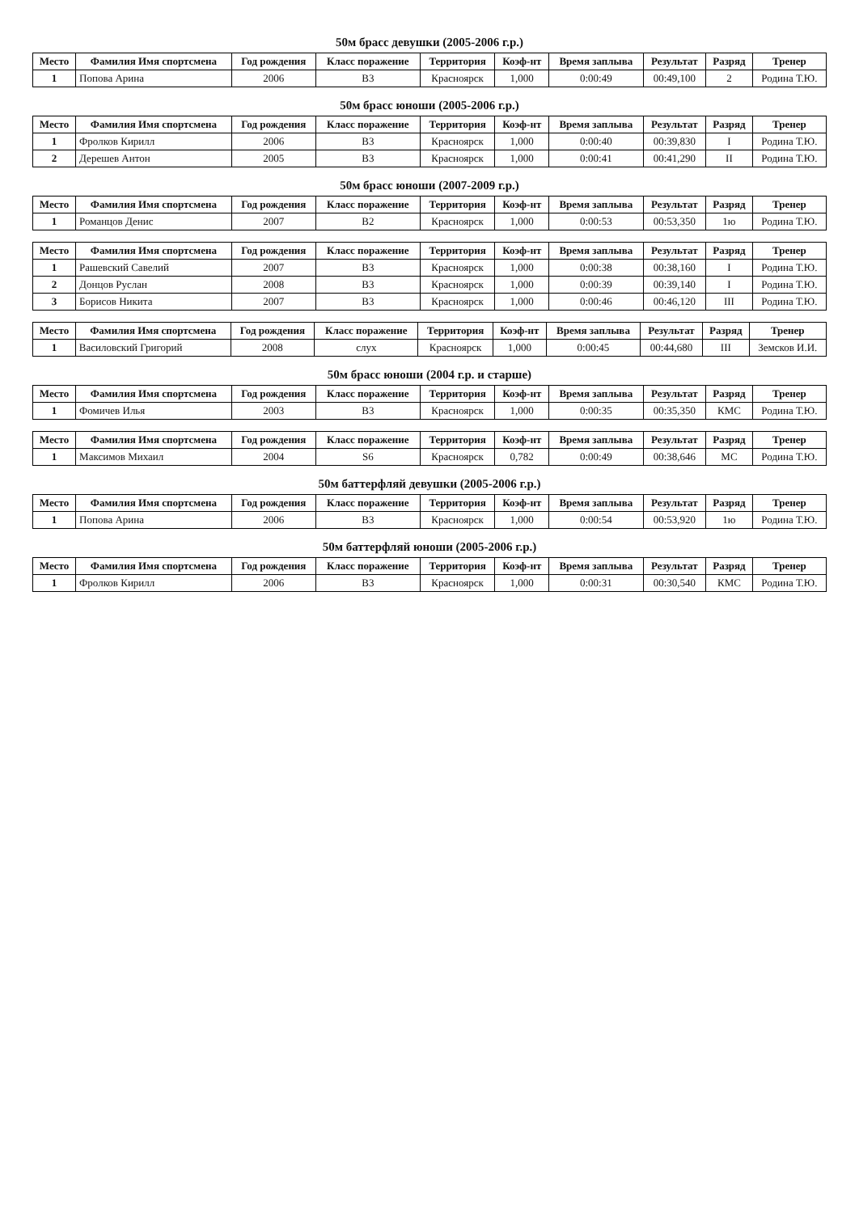50м брасс девушки (2005-2006 г.р.)
| Место | Фамилия Имя спортсмена | Год рождения | Класс поражение | Территория | Коэф-нт | Время заплыва | Результат | Разряд | Тренер |
| --- | --- | --- | --- | --- | --- | --- | --- | --- | --- |
| 1 | Попова Арина | 2006 | B3 | Красноярск | 1,000 | 0:00:49 | 00:49,100 | 2 | Родина Т.Ю. |
50м брасс юноши (2005-2006 г.р.)
| Место | Фамилия Имя спортсмена | Год рождения | Класс поражение | Территория | Коэф-нт | Время заплыва | Результат | Разряд | Тренер |
| --- | --- | --- | --- | --- | --- | --- | --- | --- | --- |
| 1 | Фролков Кирилл | 2006 | B3 | Красноярск | 1,000 | 0:00:40 | 00:39,830 | I | Родина Т.Ю. |
| 2 | Дерешев Антон | 2005 | B3 | Красноярск | 1,000 | 0:00:41 | 00:41,290 | II | Родина Т.Ю. |
50м брасс юноши (2007-2009 г.р.)
| Место | Фамилия Имя спортсмена | Год рождения | Класс поражение | Территория | Коэф-нт | Время заплыва | Результат | Разряд | Тренер |
| --- | --- | --- | --- | --- | --- | --- | --- | --- | --- |
| 1 | Романцов Денис | 2007 | B2 | Красноярск | 1,000 | 0:00:53 | 00:53,350 | 1ю | Родина Т.Ю. |
| Место | Фамилия Имя спортсмена | Год рождения | Класс поражение | Территория | Коэф-нт | Время заплыва | Результат | Разряд | Тренер |
| --- | --- | --- | --- | --- | --- | --- | --- | --- | --- |
| 1 | Рашевский Савелий | 2007 | B3 | Красноярск | 1,000 | 0:00:38 | 00:38,160 | I | Родина Т.Ю. |
| 2 | Донцов Руслан | 2008 | B3 | Красноярск | 1,000 | 0:00:39 | 00:39,140 | I | Родина Т.Ю. |
| 3 | Борисов Никита | 2007 | B3 | Красноярск | 1,000 | 0:00:46 | 00:46,120 | III | Родина Т.Ю. |
| Место | Фамилия Имя спортсмена | Год рождения | Класс поражение | Территория | Коэф-нт | Время заплыва | Результат | Разряд | Тренер |
| --- | --- | --- | --- | --- | --- | --- | --- | --- | --- |
| 1 | Василовский Григорий | 2008 | слух | Красноярск | 1,000 | 0:00:45 | 00:44,680 | III | Земсков И.И. |
50м брасс юноши (2004 г.р. и старше)
| Место | Фамилия Имя спортсмена | Год рождения | Класс поражение | Территория | Коэф-нт | Время заплыва | Результат | Разряд | Тренер |
| --- | --- | --- | --- | --- | --- | --- | --- | --- | --- |
| 1 | Фомичев Илья | 2003 | B3 | Красноярск | 1,000 | 0:00:35 | 00:35,350 | КМС | Родина Т.Ю. |
| Место | Фамилия Имя спортсмена | Год рождения | Класс поражение | Территория | Коэф-нт | Время заплыва | Результат | Разряд | Тренер |
| --- | --- | --- | --- | --- | --- | --- | --- | --- | --- |
| 1 | Максимов Михаил | 2004 | S6 | Красноярск | 0,782 | 0:00:49 | 00:38,646 | МС | Родина Т.Ю. |
50м баттерфляй девушки (2005-2006 г.р.)
| Место | Фамилия Имя спортсмена | Год рождения | Класс поражение | Территория | Коэф-нт | Время заплыва | Результат | Разряд | Тренер |
| --- | --- | --- | --- | --- | --- | --- | --- | --- | --- |
| 1 | Попова Арина | 2006 | B3 | Красноярск | 1,000 | 0:00:54 | 00:53,920 | 1ю | Родина Т.Ю. |
50м баттерфляй юноши (2005-2006 г.р.)
| Место | Фамилия Имя спортсмена | Год рождения | Класс поражение | Территория | Коэф-нт | Время заплыва | Результат | Разряд | Тренер |
| --- | --- | --- | --- | --- | --- | --- | --- | --- | --- |
| 1 | Фролков Кирилл | 2006 | B3 | Красноярск | 1,000 | 0:00:31 | 00:30,540 | КМС | Родина Т.Ю. |